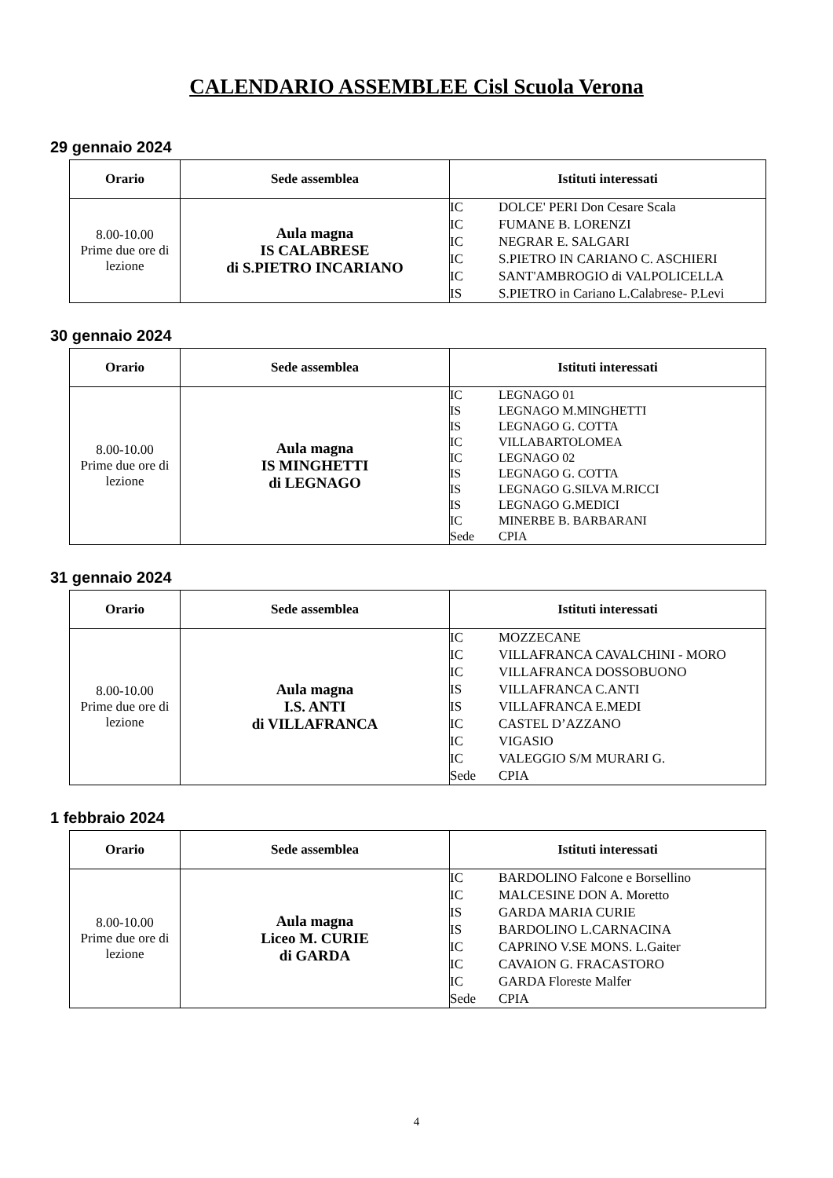CALENDARIO ASSEMBLEE Cisl Scuola Verona
29 gennaio 2024
| Orario | Sede assemblea | Istituti interessati |
| --- | --- | --- |
| 8.00-10.00 Prime due ore di lezione | Aula magna IS CALABRESE di S.PIETRO INCARIANO | IC DOLCE' PERI Don Cesare Scala IC FUMANE B. LORENZI IC NEGRAR E. SALGARI IC S.PIETRO IN CARIANO C. ASCHIERI IC SANT'AMBROGIO di VALPOLICELLA IS S.PIETRO in Cariano L.Calabrese- P.Levi |
30 gennaio 2024
| Orario | Sede assemblea | Istituti interessati |
| --- | --- | --- |
| 8.00-10.00 Prime due ore di lezione | Aula magna IS MINGHETTI di LEGNAGO | IC LEGNAGO 01 IS LEGNAGO M.MINGHETTI IS LEGNAGO G. COTTA IC VILLABARTOLOMEA IC LEGNAGO 02 IS LEGNAGO G. COTTA IS LEGNAGO G.SILVA M.RICCI IS LEGNAGO G.MEDICI IC MINERBE B. BARBARANI Sede CPIA |
31 gennaio 2024
| Orario | Sede assemblea | Istituti interessati |
| --- | --- | --- |
| 8.00-10.00 Prime due ore di lezione | Aula magna I.S. ANTI di VILLAFRANCA | IC MOZZECANE IC VILLAFRANCA CAVALCHINI - MORO IC VILLAFRANCA DOSSOBUONO IS VILLAFRANCA C.ANTI IS VILLAFRANCA E.MEDI IC CASTEL D’AZZANO IC VIGASIO IC VALEGGIO S/M MURARI G. Sede CPIA |
1 febbraio 2024
| Orario | Sede assemblea | Istituti interessati |
| --- | --- | --- |
| 8.00-10.00 Prime due ore di lezione | Aula magna Liceo M. CURIE di GARDA | IC BARDOLINO Falcone e Borsellino IC MALCESINE DON A. Moretto IS GARDA MARIA CURIE IS BARDOLINO L.CARNACINA IC CAPRINO V.SE MONS. L.Gaiter IC CAVAION G. FRACASTORO IC GARDA Floreste Malfer Sede CPIA |
4